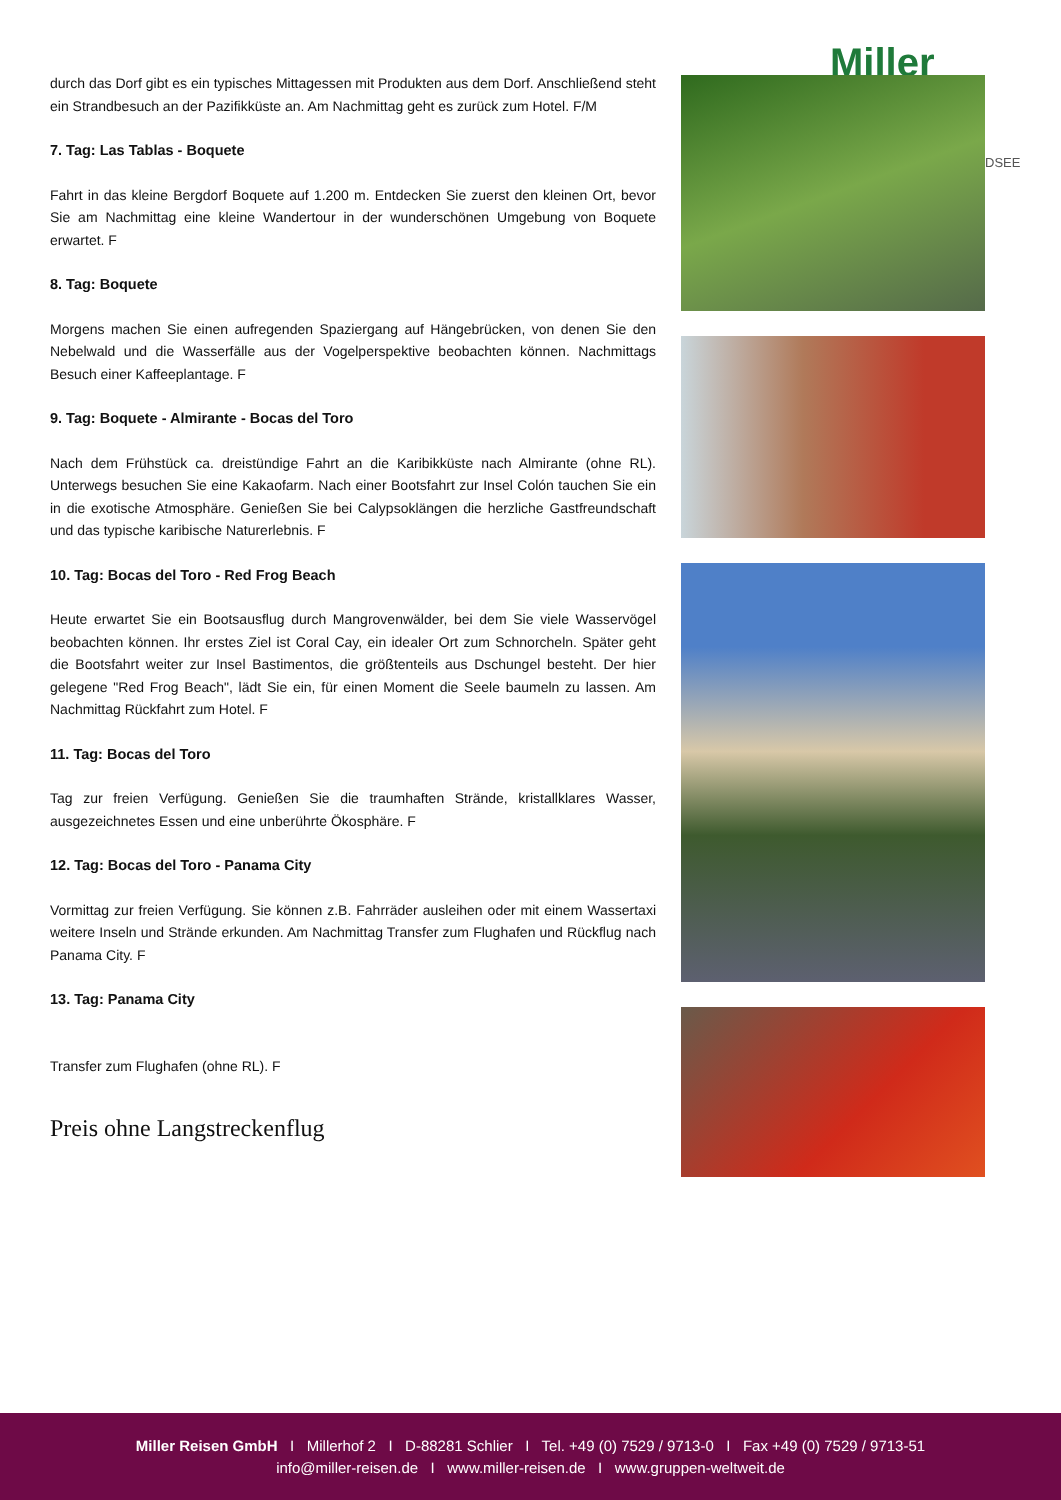Miller
DSEE
durch das Dorf gibt es ein typisches Mittagessen mit Produkten aus dem Dorf. Anschließend steht ein Strandbesuch an der Pazifikküste an. Am Nachmittag geht es zurück zum Hotel. F/M
7. Tag: Las Tablas - Boquete
Fahrt in das kleine Bergdorf Boquete auf 1.200 m. Entdecken Sie zuerst den kleinen Ort, bevor Sie am Nachmittag eine kleine Wandertour in der wunderschönen Umgebung von Boquete erwartet. F
8. Tag: Boquete
Morgens machen Sie einen aufregenden Spaziergang auf Hängebrücken, von denen Sie den Nebelwald und die Wasserfälle aus der Vogelperspektive beobachten können. Nachmittags Besuch einer Kaffeeplantage. F
9. Tag: Boquete - Almirante - Bocas del Toro
Nach dem Frühstück ca. dreistündige Fahrt an die Karibikküste nach Almirante (ohne RL). Unterwegs besuchen Sie eine Kakaofarm. Nach einer Bootsfahrt zur Insel Colón tauchen Sie ein in die exotische Atmosphäre. Genießen Sie bei Calypsoklängen die herzliche Gastfreundschaft und das typische karibische Naturerlebnis. F
10. Tag: Bocas del Toro - Red Frog Beach
Heute erwartet Sie ein Bootsausflug durch Mangrovenwälder, bei dem Sie viele Wasservögel beobachten können. Ihr erstes Ziel ist Coral Cay, ein idealer Ort zum Schnorcheln. Später geht die Bootsfahrt weiter zur Insel Bastimentos, die größtenteils aus Dschungel besteht. Der hier gelegene "Red Frog Beach", lädt Sie ein, für einen Moment die Seele baumeln zu lassen. Am Nachmittag Rückfahrt zum Hotel. F
11. Tag: Bocas del Toro
Tag zur freien Verfügung. Genießen Sie die traumhaften Strände, kristallklares Wasser, ausgezeichnetes Essen und eine unberührte Ökosphäre. F
12. Tag: Bocas del Toro - Panama City
Vormittag zur freien Verfügung. Sie können z.B. Fahrräder ausleihen oder mit einem Wassertaxi weitere Inseln und Strände erkunden. Am Nachmittag Transfer zum Flughafen und Rückflug nach Panama City. F
13. Tag: Panama City
Transfer zum Flughafen (ohne RL). F
Preis ohne Langstreckenflug
Miller Reisen GmbH I Millerhof 2 I D-88281 Schlier I Tel. +49 (0) 7529 / 9713-0 I Fax +49 (0) 7529 / 9713-51
info@miller-reisen.de I www.miller-reisen.de I www.gruppen-weltweit.de